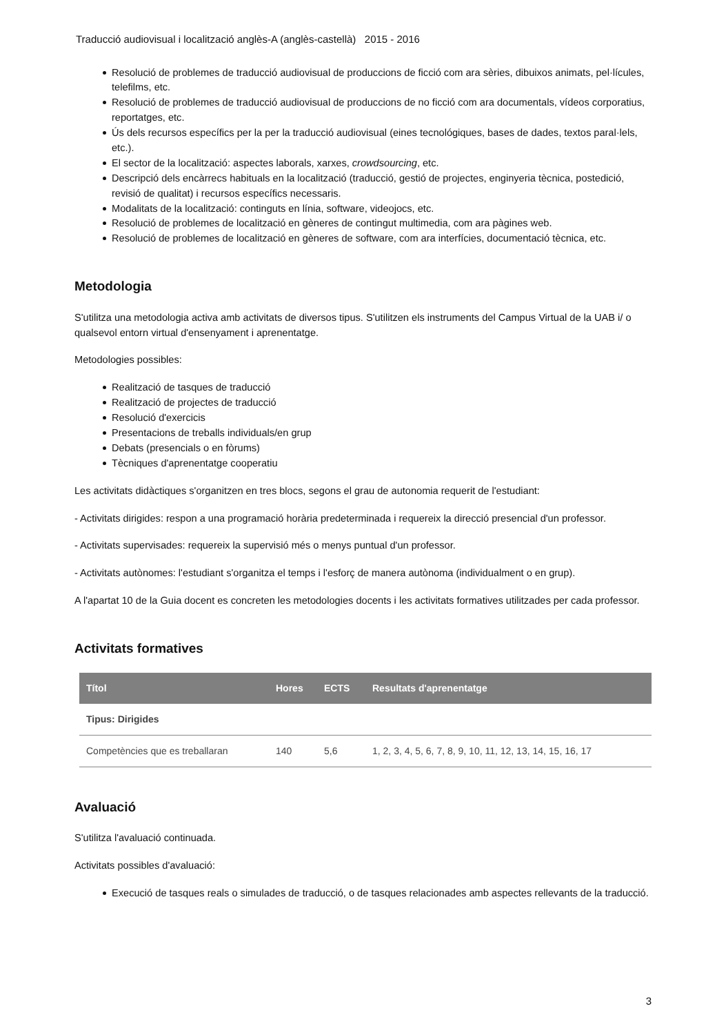Traducció audiovisual i localització anglès-A (anglès-castellà) 2015 - 2016
Resolució de problemes de traducció audiovisual de produccions de ficció com ara sèries, dibuixos animats, pel·lícules, telefilms, etc.
Resolució de problemes de traducció audiovisual de produccions de no ficció com ara documentals, vídeos corporatius, reportatges, etc.
Ús dels recursos específics per la per la traducció audiovisual (eines tecnológiques, bases de dades, textos paral·lels, etc.).
El sector de la localització: aspectes laborals, xarxes, crowdsourcing, etc.
Descripció dels encàrrecs habituals en la localització (traducció, gestió de projectes, enginyeria tècnica, postedició, revisió de qualitat) i recursos específics necessaris.
Modalitats de la localització: continguts en línia, software, videojocs, etc.
Resolució de problemes de localització en gèneres de contingut multimedia, com ara pàgines web.
Resolució de problemes de localització en gèneres de software, com ara interfícies, documentació tècnica, etc.
Metodologia
S'utilitza una metodologia activa amb activitats de diversos tipus. S'utilitzen els instruments del Campus Virtual de la UAB i/ o qualsevol entorn virtual d'ensenyament i aprenentatge.
Metodologies possibles:
Realització de tasques de traducció
Realització de projectes de traducció
Resolució d'exercicis
Presentacions de treballs individuals/en grup
Debats (presencials o en fòrums)
Tècniques d'aprenentatge cooperatiu
Les activitats didàctiques s'organitzen en tres blocs, segons el grau de autonomia requerit de l'estudiant:
- Activitats dirigides: respon a una programació horària predeterminada i requereix la direcció presencial d'un professor.
- Activitats supervisades: requereix la supervisió més o menys puntual d'un professor.
- Activitats autònomes: l'estudiant s'organitza el temps i l'esforç de manera autònoma (individualment o en grup).
A l'apartat 10 de la Guia docent es concreten les metodologies docents i les activitats formatives utilitzades per cada professor.
Activitats formatives
| Títol | Hores | ECTS | Resultats d'aprenentatge |
| --- | --- | --- | --- |
| Tipus: Dirigides | | | |
| Competències que es treballaran | 140 | 5,6 | 1, 2, 3, 4, 5, 6, 7, 8, 9, 10, 11, 12, 13, 14, 15, 16, 17 |
Avaluació
S'utilitza l'avaluació continuada.
Activitats possibles d'avaluació:
Execució de tasques reals o simulades de traducció, o de tasques relacionades amb aspectes rellevants de la traducció.
3